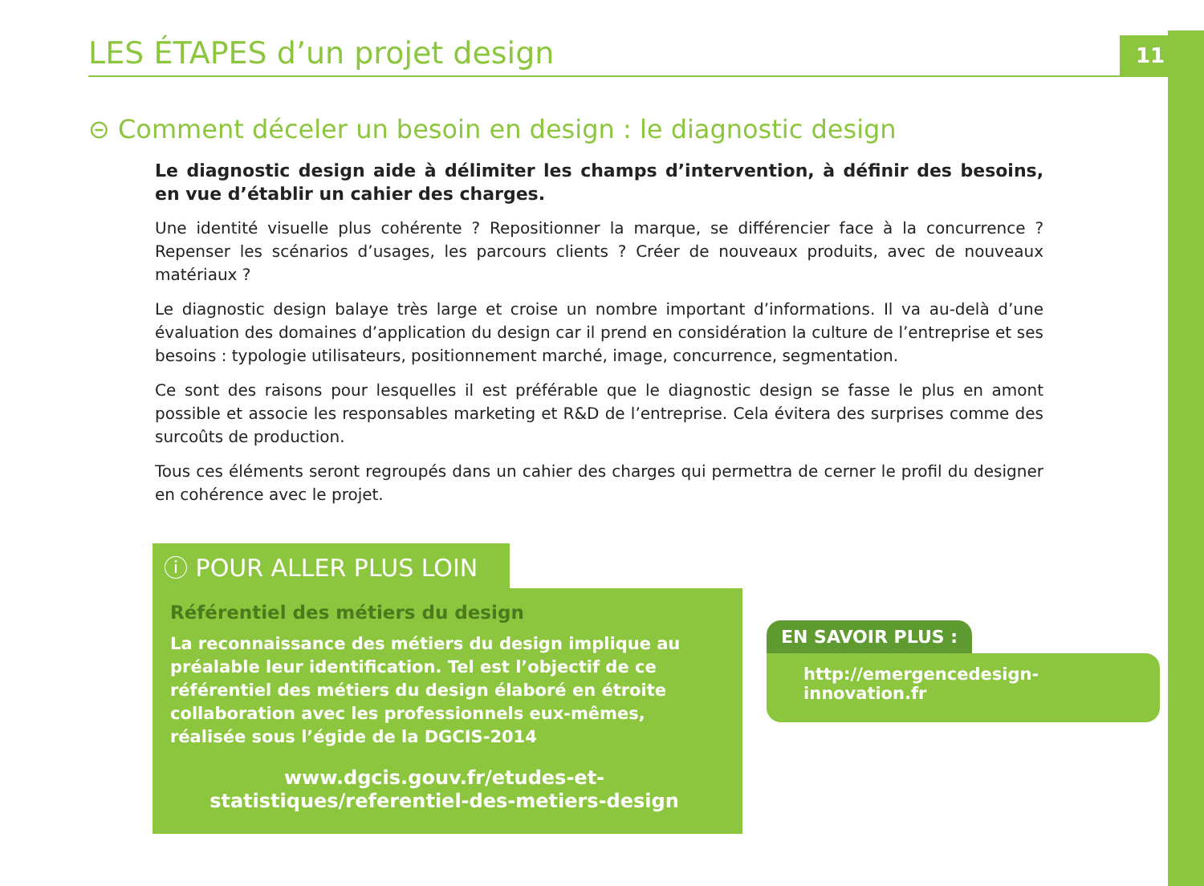LES ÉTAPES d’un projet design
11
⊝ Comment déceler un besoin en design : le diagnostic design
Le diagnostic design aide à délimiter les champs d’intervention, à définir des besoins, en vue d’établir un cahier des charges.
Une identité visuelle plus cohérente ? Repositionner la marque, se différencier face à la concurrence ? Repenser les scénarios d’usages, les parcours clients ? Créer de nouveaux produits, avec de nouveaux matériaux ?
Le diagnostic design balaye très large et croise un nombre important d’informations. Il va au-delà d’une évaluation des domaines d’application du design car il prend en considération la culture de l’entreprise et ses besoins : typologie utilisateurs, positionnement marché, image, concurrence, segmentation.
Ce sont des raisons pour lesquelles il est préférable que le diagnostic design se fasse le plus en amont possible et associe les responsables marketing et R&D de l’entreprise. Cela évitera des surprises comme des surcoûts de production.
Tous ces éléments seront regroupés dans un cahier des charges qui permettra de cerner le profil du designer en cohérence avec le projet.
ⓘ POUR ALLER PLUS LOIN
Référentiel des métiers du design
La reconnaissance des métiers du design implique au préalable leur identification. Tel est l’objectif de ce référentiel des métiers du design élaboré en étroite collaboration avec les professionnels eux-mêmes, réalisée sous l’égide de la DGCIS-2014
www.dgcis.gouv.fr/etudes-et-statistiques/referentiel-des-metiers-design
EN SAVOIR PLUS :
http://emergencedesign-innovation.fr